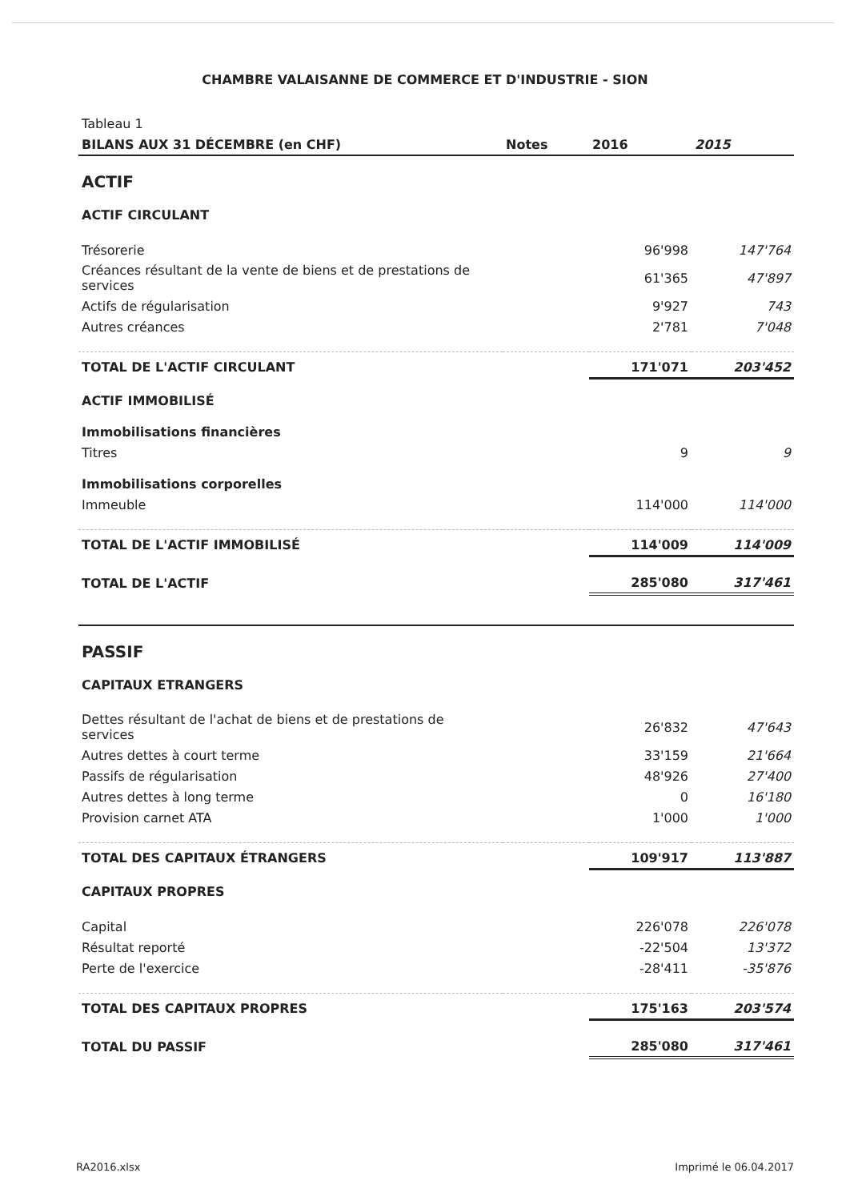CHAMBRE VALAISANNE DE COMMERCE ET D'INDUSTRIE - SION
| Tableau 1 | | | |
| BILANS AUX 31 DÉCEMBRE (en CHF) | Notes | 2016 | 2015 |
| ACTIF | | | |
| ACTIF CIRCULANT | | | |
| Trésorerie | | 96'998 | 147'764 |
| Créances résultant de la vente de biens et de prestations de services | | 61'365 | 47'897 |
| Actifs de régularisation | | 9'927 | 743 |
| Autres créances | | 2'781 | 7'048 |
| TOTAL DE L'ACTIF CIRCULANT | | 171'071 | 203'452 |
| ACTIF IMMOBILISÉ | | | |
| Immobilisations financières | | | |
| Titres | | 9 | 9 |
| Immobilisations corporelles | | | |
| Immeuble | | 114'000 | 114'000 |
| TOTAL DE L'ACTIF IMMOBILISÉ | | 114'009 | 114'009 |
| TOTAL DE L'ACTIF | | 285'080 | 317'461 |
| PASSIF | | | |
| CAPITAUX ETRANGERS | | | |
| Dettes résultant de l'achat de biens et de prestations de services | | 26'832 | 47'643 |
| Autres dettes à court terme | | 33'159 | 21'664 |
| Passifs de régularisation | | 48'926 | 27'400 |
| Autres dettes à long terme | | 0 | 16'180 |
| Provision carnet ATA | | 1'000 | 1'000 |
| TOTAL DES CAPITAUX ÉTRANGERS | | 109'917 | 113'887 |
| CAPITAUX PROPRES | | | |
| Capital | | 226'078 | 226'078 |
| Résultat reporté | | -22'504 | 13'372 |
| Perte de l'exercice | | -28'411 | -35'876 |
| TOTAL DES CAPITAUX PROPRES | | 175'163 | 203'574 |
| TOTAL DU PASSIF | | 285'080 | 317'461 |
RA2016.xlsx Imprimé le 06.04.2017